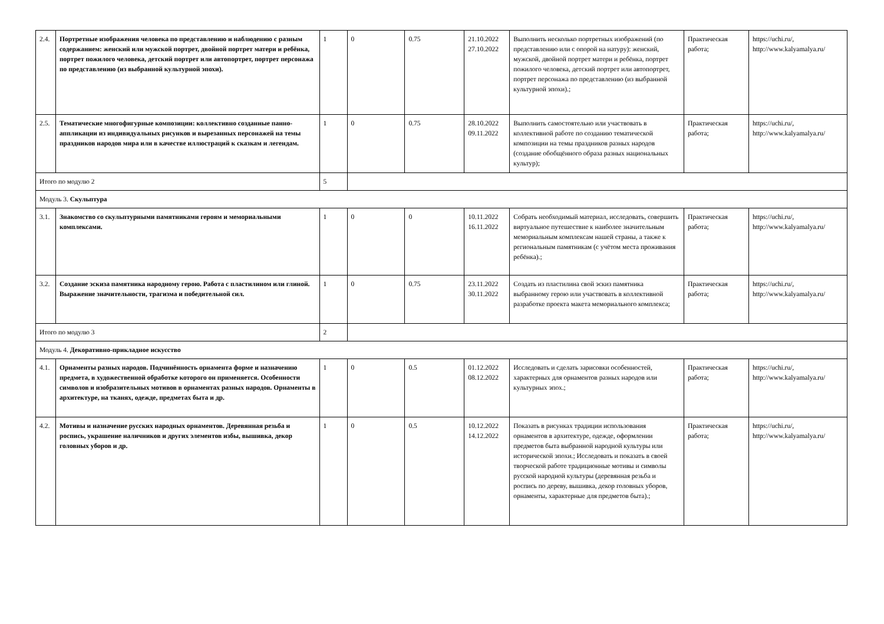| 2.4. | Портретные изображения человека по представлению и наблюдению с разным содержанием: женский или мужской портрет, двойной портрет матери и ребёнка, портрет пожилого человека, детский портрет или автопортрет, портрет персонажа по представлению (из выбранной культурной эпохи). | 1 | 0 | 0.75 | 21.10.2022 27.10.2022 | Выполнить несколько портретных изображений (по представлению или с опорой на натуру): женский, мужской, двойной портрет матери и ребёнка, портрет пожилого человека, детский портрет или автопортрет, портрет персонажа по представлению (из выбранной культурной эпохи).; | Практическая работа; | https://uchi.ru/, http://www.kalyamalya.ru/ |
| 2.5. | Тематические многофигурные композиции: коллективно созданные панно-аппликации из индивидуальных рисунков и вырезанных персонажей на темы праздников народов мира или в качестве иллюстраций к сказкам и легендам. | 1 | 0 | 0.75 | 28.10.2022 09.11.2022 | Выполнить самостоятельно или участвовать в коллективной работе по созданию тематической композиции на темы праздников разных народов (создание обобщённого образа разных национальных культур); | Практическая работа; | https://uchi.ru/, http://www.kalyamalya.ru/ |
| Итого по модулю 2 | | 5 | | | | | | |
| Модуль 3. Скульптура | | | | | | | | |
| 3.1. | Знакомство со скульптурными памятниками героям и мемориальными комплексами. | 1 | 0 | 0 | 10.11.2022 16.11.2022 | Собрать необходимый материал, исследовать, совершить виртуальное путешествие к наиболее значительным мемориальным комплексам нашей страны, а также к региональным памятникам (с учётом места проживания ребёнка).; | Практическая работа; | https://uchi.ru/, http://www.kalyamalya.ru/ |
| 3.2. | Создание эскиза памятника народному герою. Работа с пластилином или глиной. Выражение значительности, трагизма и победительной сил. | 1 | 0 | 0.75 | 23.11.2022 30.11.2022 | Создать из пластилина свой эскиз памятника выбранному герою или участвовать в коллективной разработке проекта макета мемориального комплекса; | Практическая работа; | https://uchi.ru/, http://www.kalyamalya.ru/ |
| Итого по модулю 3 | | 2 | | | | | | |
| Модуль 4. Декоративно-прикладное искусство | | | | | | | | |
| 4.1. | Орнаменты разных народов. Подчинённость орнамента форме и назначению предмета, в художественной обработке которого он применяется. Особенности символов и изобразительных мотивов в орнаментах разных народов. Орнаменты в архитектуре, на тканях, одежде, предметах быта и др. | 1 | 0 | 0.5 | 01.12.2022 08.12.2022 | Исследовать и сделать зарисовки особенностей, характерных для орнаментов разных народов или культурных эпох.; | Практическая работа; | https://uchi.ru/, http://www.kalyamalya.ru/ |
| 4.2. | Мотивы и назначение русских народных орнаментов. Деревянная резьба и роспись, украшение наличников и других элементов избы, вышивка, декор головных уборов и др. | 1 | 0 | 0.5 | 10.12.2022 14.12.2022 | Показать в рисунках традиции использования орнаментов в архитектуре, одежде, оформлении предметов быта выбранной народной культуры или исторической эпохи.; Исследовать и показать в своей творческой работе традиционные мотивы и символы русской народной культуры (деревянная резьба и роспись по дереву, вышивка, декор головных уборов, орнаменты, характерные для предметов быта).; | Практическая работа; | https://uchi.ru/, http://www.kalyamalya.ru/ |